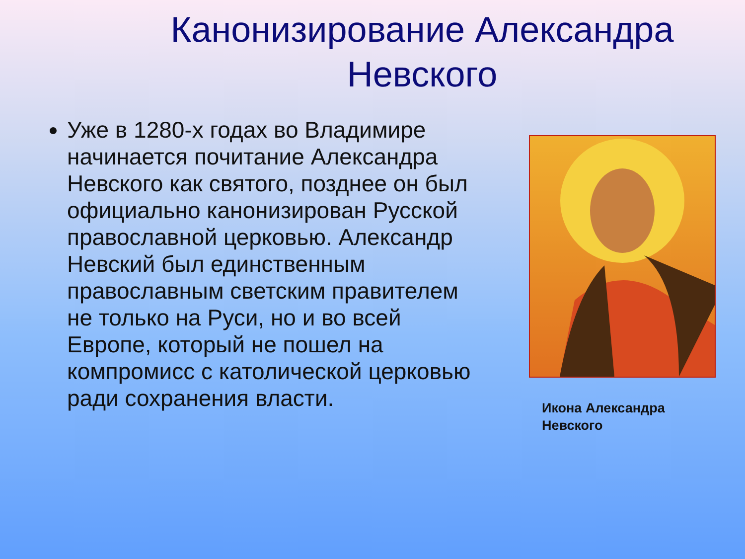Канонизирование Александра Невского
Уже в 1280-х годах во Владимире начинается почитание Александра Невского как святого, позднее он был официально канонизирован Русской православной церковью. Александр Невский был единственным православным светским правителем не только на Руси, но и во всей Европе, который не пошел на компромисс с католической церковью ради сохранения власти.
Икона Александра Невского